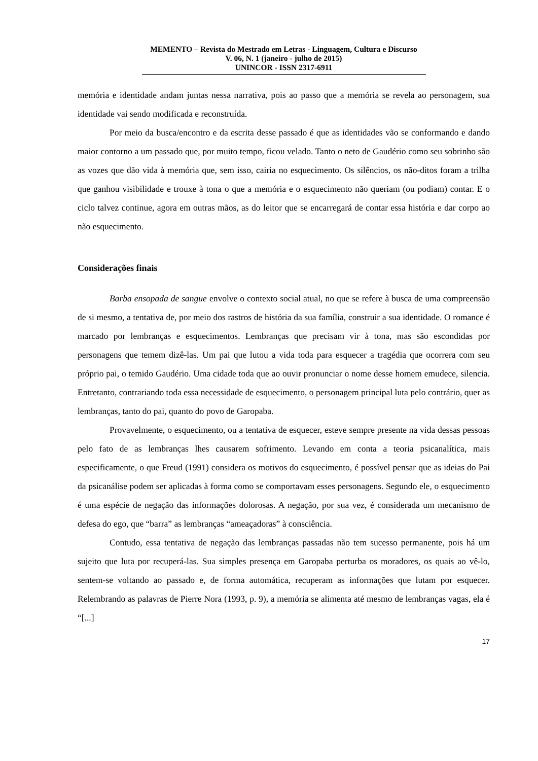MEMENTO – Revista do Mestrado em Letras - Linguagem, Cultura e Discurso
V. 06, N. 1 (janeiro - julho de 2015)
UNINCOR - ISSN 2317-6911
memória e identidade andam juntas nessa narrativa, pois ao passo que a memória se revela ao personagem, sua identidade vai sendo modificada e reconstruída.
Por meio da busca/encontro e da escrita desse passado é que as identidades vão se conformando e dando maior contorno a um passado que, por muito tempo, ficou velado. Tanto o neto de Gaudério como seu sobrinho são as vozes que dão vida à memória que, sem isso, cairia no esquecimento. Os silêncios, os não-ditos foram a trilha que ganhou visibilidade e trouxe à tona o que a memória e o esquecimento não queriam (ou podiam) contar. E o ciclo talvez continue, agora em outras mãos, as do leitor que se encarregará de contar essa história e dar corpo ao não esquecimento.
Considerações finais
Barba ensopada de sangue envolve o contexto social atual, no que se refere à busca de uma compreensão de si mesmo, a tentativa de, por meio dos rastros de história da sua família, construir a sua identidade. O romance é marcado por lembranças e esquecimentos. Lembranças que precisam vir à tona, mas são escondidas por personagens que temem dizê-las. Um pai que lutou a vida toda para esquecer a tragédia que ocorrera com seu próprio pai, o temido Gaudério. Uma cidade toda que ao ouvir pronunciar o nome desse homem emudece, silencia. Entretanto, contrariando toda essa necessidade de esquecimento, o personagem principal luta pelo contrário, quer as lembranças, tanto do pai, quanto do povo de Garopaba.
Provavelmente, o esquecimento, ou a tentativa de esquecer, esteve sempre presente na vida dessas pessoas pelo fato de as lembranças lhes causarem sofrimento. Levando em conta a teoria psicanalítica, mais especificamente, o que Freud (1991) considera os motivos do esquecimento, é possível pensar que as ideias do Pai da psicanálise podem ser aplicadas à forma como se comportavam esses personagens. Segundo ele, o esquecimento é uma espécie de negação das informações dolorosas. A negação, por sua vez, é considerada um mecanismo de defesa do ego, que “barra” as lembranças “ameaçadoras” à consciência.
Contudo, essa tentativa de negação das lembranças passadas não tem sucesso permanente, pois há um sujeito que luta por recuperá-las. Sua simples presença em Garopaba perturba os moradores, os quais ao vê-lo, sentem-se voltando ao passado e, de forma automática, recuperam as informações que lutam por esquecer. Relembrando as palavras de Pierre Nora (1993, p. 9), a memória se alimenta até mesmo de lembranças vagas, ela é “[...]
17